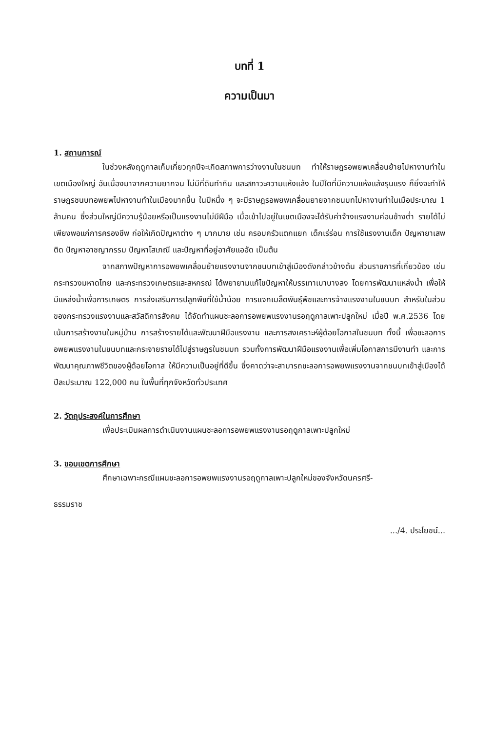บทที่ 1
ความเป็นมา
1. สถานการณ์
ในช่วงหลังฤดูกาลเก็บเกี่ยวทุกปีจะเกิดสภาพการว่างงานในชนบท ทำให้ราษฎรอพยพเคลื่อนย้ายไปหางานทำในเขตเมืองใหญ่ อันเนื่องมาจากความยากจน ไม่มีที่ดินทำกิน และสภาวะความแห้งแล้ง ในปีใดที่มีความแห้งแล้งรุนแรง ก็ยิ่งจะทำให้ราษฎรชนบทอพยพไปหางานทำในเมืองมากขึ้น ในปีหนึ่ง ๆ จะมีราษฎรอพยพเคลื่อนยายจากชนบทไปหางานทำในเมือประมาณ 1 ล้านคน ซึ่งส่วนใหญ่มีความรู้น้อยหรือเป็นแรงงานไม่มีฝีมือ เมื่อเข้าไปอยู่ในเขตเมืองจะได้รับค่าจ้างแรงงานค่อนข้างต่ำ รายได้ไม่เพียงพอแก่การครองชีพ ก่อให้เกิดปัญหาต่าง ๆ มากมาย เช่น ครอบครัวแตกแยก เด็กเร่ร่อน การใช้แรงงานเด็ก ปัญหายาเสพติด ปัญหาอาชญากรรม ปัญหาโสเภณี และปัญหาที่อยู่อาศัยแออัด เป็นต้น
จากสภาพปัญหาการอพยพเคลื่อนย้ายแรงงานจากชนบทเข้าสู่เมืองดังกล่าวข้างต้น ส่วนราชการที่เกี่ยวข้อง เช่น กระทรวงมหาดไทย และกระทรวงเกษตรและสหกรณ์ ได้พยายามแก้ไขปัญหาให้บรรเทาเบาบางลง โดยการพัฒนาแหล่งน้ำ เพื่อให้มีแหล่งน้ำเพื่อการเกษตร การส่งเสริมการปลูกพืชที่ใช้น้ำน้อย การแจกเมล็ดพันธุ์พืชและการจ้างแรงงานในชนบท สำหรับในส่วนของกระทรวงแรงงานและสวัสดิการสังคม ได้จัดทำแผนชะลอการอพยพแรงงานรอฤดูกาลเพาะปลูกใหม่ เมื่อปี พ.ศ.2536 โดยเน้นการสร้างงานในหมู่บ้าน การสร้างรายได้และพัฒนาฝีมือแรงงาน และการสงเคราะห์ผู้ด้อยโอกาสในชนบท ทั้งนี้ เพื่อชะลอการอพยพแรงงานในชนบทและกระจายรายได้ไปสู่ราษฎรในชนบท รวมทั้งการพัฒนาฝีมือแรงงานเพื่อเพิ่มโอกาสการมีงานทำ และการพัฒนาคุณภาพชีวิตของผู้ด้อยโอกาส ให้มีความเป็นอยู่ที่ดีขึ้น ซึ่งคาดว่าจะสามารถชะลอการอพยพแรงงานจากชนบทเข้าสู่เมืองได้ปีละประมาณ 122,000 คน ในพื้นที่ทุกจังหวัดทั่วประเทศ
2. วัตถุประสงค์ในการศึกษา
เพื่อประเมินผลการดำเนินงานแผนชะลอการอพยพแรงงานรอฤดูกาลเพาะปลูกใหม่
3. ขอบเขตการศึกษา
ศึกษาเฉพาะกรณีแผนชะลอการอพยพแรงงานรอฤดูกาลเพาะปลูกใหม่ของจังหวัดนครศรี-
ธรรมราช
.../4. ประโยชน์...